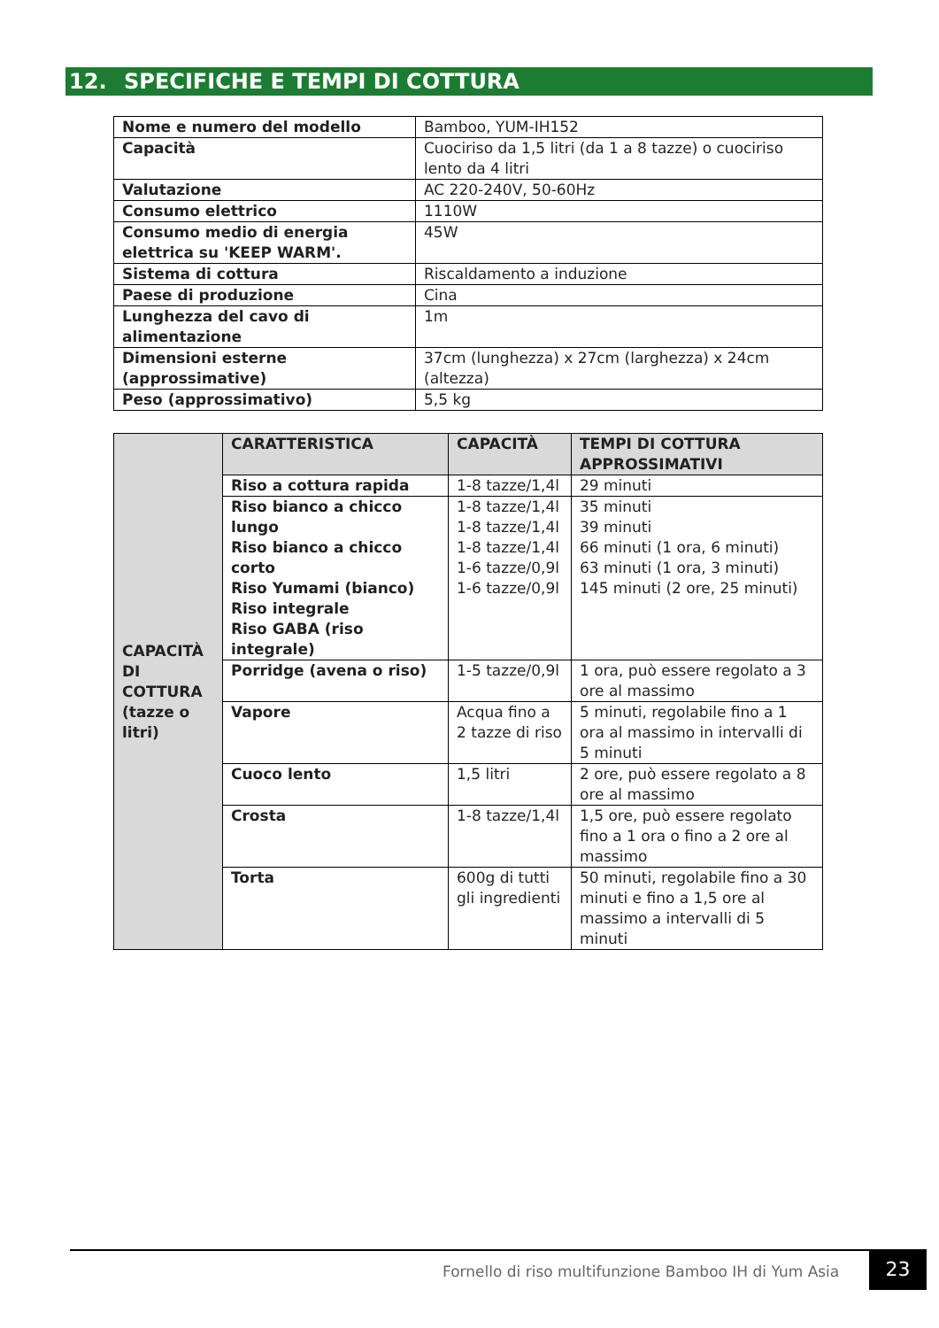12. SPECIFICHE E TEMPI DI COTTURA
| Nome e numero del modello | Bamboo, YUM-IH152 |
| Capacità | Cuociriso da 1,5 litri (da 1 a 8 tazze) o cuociriso lento da 4 litri |
| Valutazione | AC 220-240V, 50-60Hz |
| Consumo elettrico | 1110W |
| Consumo medio di energia elettrica su 'KEEP WARM'. | 45W |
| Sistema di cottura | Riscaldamento a induzione |
| Paese di produzione | Cina |
| Lunghezza del cavo di alimentazione | 1m |
| Dimensioni esterne (approssimative) | 37cm (lunghezza) x 27cm (larghezza) x 24cm (altezza) |
| Peso (approssimativo) | 5,5 kg |
| CAPACITÀ DI COTTURA (tazze o litri) | CARATTERISTICA | CAPACITÀ | TEMPI DI COTTURA APPROSSIMATIVI |
| | Riso a cottura rapida | 1-8 tazze/1,4l | 29 minuti |
| | Riso bianco a chicco lungo Riso bianco a chicco corto Riso Yumami (bianco) Riso integrale Riso GABA (riso integrale) | 1-8 tazze/1,4l 1-8 tazze/1,4l 1-8 tazze/1,4l 1-6 tazze/0,9l 1-6 tazze/0,9l | 35 minuti 39 minuti 66 minuti (1 ora, 6 minuti) 63 minuti (1 ora, 3 minuti) 145 minuti (2 ore, 25 minuti) |
| | Porridge (avena o riso) | 1-5 tazze/0,9l | 1 ora, può essere regolato a 3 ore al massimo |
| | Vapore | Acqua fino a 2 tazze di riso | 5 minuti, regolabile fino a 1 ora al massimo in intervalli di 5 minuti |
| | Cuoco lento | 1,5 litri | 2 ore, può essere regolato a 8 ore al massimo |
| | Crosta | 1-8 tazze/1,4l | 1,5 ore, può essere regolato fino a 1 ora o fino a 2 ore al massimo |
| | Torta | 600g di tutti gli ingredienti | 50 minuti, regolabile fino a 30 minuti e fino a 1,5 ore al massimo a intervalli di 5 minuti |
Fornello di riso multifunzione Bamboo IH di Yum Asia
23